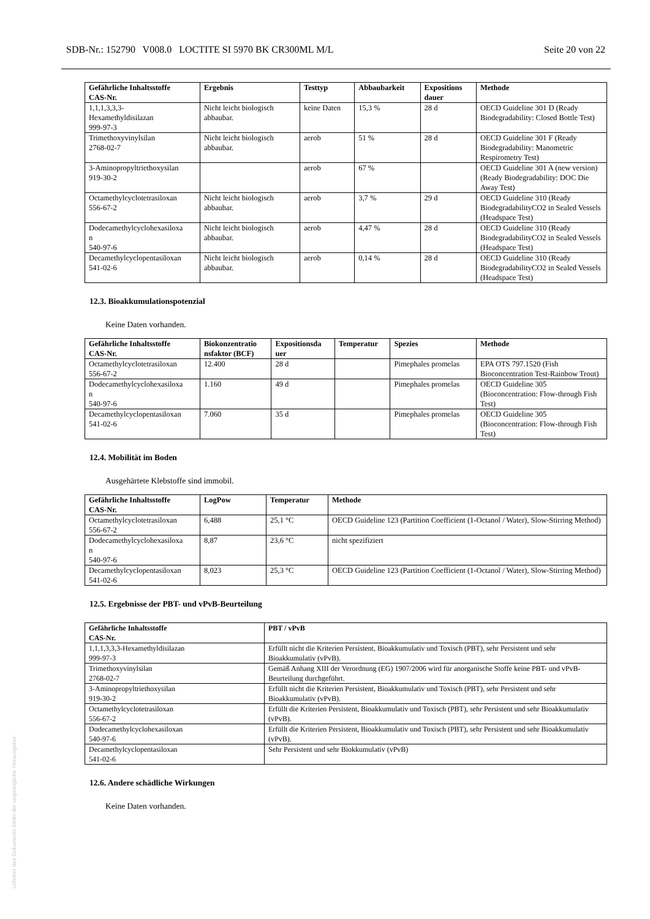SDB-Nr.: 152790 V008.0 LOCTITE SI 5970 BK CR300ML M/L Seite 20 von 22
| Gefährliche Inhaltsstoffe CAS-Nr. | Ergebnis | Testtyp | Abbaubarkeit | Expositions dauer | Methode |
| --- | --- | --- | --- | --- | --- |
| 1,1,1,3,3,3- Hexamethyldisilazan 999-97-3 | Nicht leicht biologisch abbaubar. | keine Daten | 15,3 % | 28 d | OECD Guideline 301 D (Ready Biodegradability: Closed Bottle Test) |
| Trimethoxyvinylsilan 2768-02-7 | Nicht leicht biologisch abbaubar. | aerob | 51 % | 28 d | OECD Guideline 301 F (Ready Biodegradability: Manometric Respirometry Test) |
| 3-Aminopropyltriethoxysilan 919-30-2 | | aerob | 67 % | | OECD Guideline 301 A (new version) (Ready Biodegradability: DOC Die Away Test) |
| Octamethylcyclotetrasiloxan 556-67-2 | Nicht leicht biologisch abbaubar. | aerob | 3,7 % | 29 d | OECD Guideline 310 (Ready BiodegradabilityCO2 in Sealed Vessels (Headspace Test) |
| Dodecamethylcyclohexasiloxa n 540-97-6 | Nicht leicht biologisch abbaubar. | aerob | 4,47 % | 28 d | OECD Guideline 310 (Ready BiodegradabilityCO2 in Sealed Vessels (Headspace Test) |
| Decamethylcyclopentasiloxan 541-02-6 | Nicht leicht biologisch abbaubar. | aerob | 0,14 % | 28 d | OECD Guideline 310 (Ready BiodegradabilityCO2 in Sealed Vessels (Headspace Test) |
12.3. Bioakkumulationspotenzial
Keine Daten vorhanden.
| Gefährliche Inhaltsstoffe CAS-Nr. | Biokonzentratio nsfaktor (BCF) | Expositionsda uer | Temperatur | Spezies | Methode |
| --- | --- | --- | --- | --- | --- |
| Octamethylcyclotetrasiloxan 556-67-2 | 12.400 | 28 d | | Pimephales promelas | EPA OTS 797.1520 (Fish Bioconcentration Test-Rainbow Trout) |
| Dodecamethylcyclohexasiloxa n 540-97-6 | 1.160 | 49 d | | Pimephales promelas | OECD Guideline 305 (Bioconcentration: Flow-through Fish Test) |
| Decamethylcyclopentasiloxan 541-02-6 | 7.060 | 35 d | | Pimephales promelas | OECD Guideline 305 (Bioconcentration: Flow-through Fish Test) |
12.4. Mobilität im Boden
Ausgehärtete Klebstoffe sind immobil.
| Gefährliche Inhaltsstoffe CAS-Nr. | LogPow | Temperatur | Methode |
| --- | --- | --- | --- |
| Octamethylcyclotetrasiloxan 556-67-2 | 6,488 | 25,1 °C | OECD Guideline 123 (Partition Coefficient (1-Octanol / Water), Slow-Stirring Method) |
| Dodecamethylcyclohexasiloxa n 540-97-6 | 8,87 | 23,6 °C | nicht spezifiziert |
| Decamethylcyclopentasiloxan 541-02-6 | 8,023 | 25,3 °C | OECD Guideline 123 (Partition Coefficient (1-Octanol / Water), Slow-Stirring Method) |
12.5. Ergebnisse der PBT- und vPvB-Beurteilung
| Gefährliche Inhaltsstoffe CAS-Nr. | PBT / vPvB |
| --- | --- |
| 1,1,1,3,3,3-Hexamethyldisilazan 999-97-3 | Erfüllt nicht die Kriterien Persistent, Bioakkumulativ und Toxisch (PBT), sehr Persistent und sehr Bioakkumulativ (vPvB). |
| Trimethoxyvinylsilan 2768-02-7 | Gemäß Anhang XIII der Verordnung (EG) 1907/2006 wird für anorganische Stoffe keine PBT- und vPvB-Beurteilung durchgeführt. |
| 3-Aminopropyltriethoxysilan 919-30-2 | Erfüllt nicht die Kriterien Persistent, Bioakkumulativ und Toxisch (PBT), sehr Persistent und sehr Bioakkumulativ (vPvB). |
| Octamethylcyclotetrasiloxan 556-67-2 | Erfüllt die Kriterien Persistent, Bioakkumulativ und Toxisch (PBT), sehr Persistent und sehr Bioakkumulativ (vPvB). |
| Dodecamethylcyclohexasiloxan 540-97-6 | Erfüllt die Kriterien Persistent, Bioakkumulativ und Toxisch (PBT), sehr Persistent und sehr Bioakkumulativ (vPvB). |
| Decamethylcyclopentasiloxan 541-02-6 | Sehr Persistent und sehr Biokkumulativ (vPvB) |
12.6. Andere schädliche Wirkungen
Keine Daten vorhanden.
Urheber des Dokuments bleibt der ursprüngliche Herausgeber.